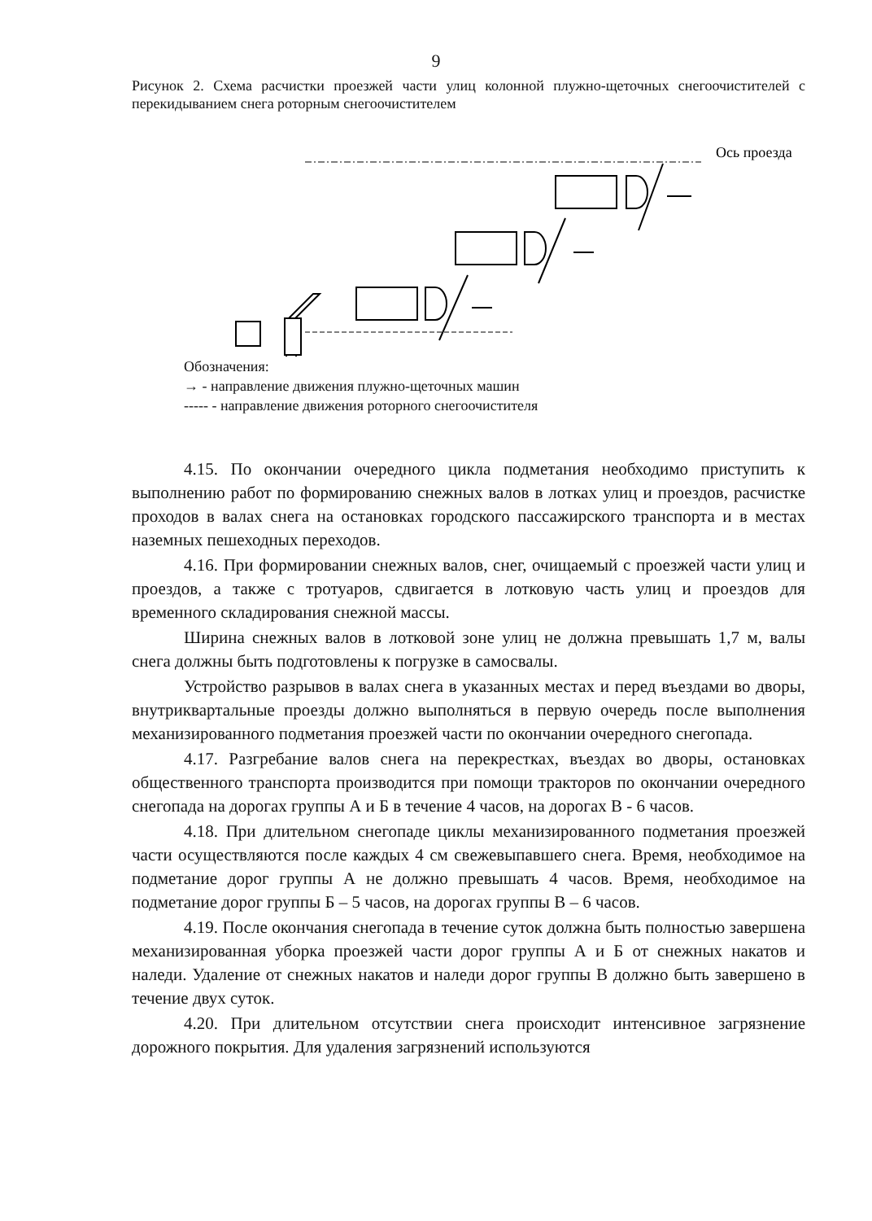9
Рисунок 2. Схема расчистки проезжей части улиц колонной плужно-щеточных снегоочистителей с перекидыванием снега роторным снегоочистителем
Ось проезда
Обозначения:
→ - направление движения плужно-щеточных машин
----- - направление движения роторного снегоочистителя
4.15. По окончании очередного цикла подметания необходимо приступить к выполнению работ по формированию снежных валов в лотках улиц и проездов, расчистке проходов в валах снега на остановках городского пассажирского транспорта и в местах наземных пешеходных переходов.
4.16. При формировании снежных валов, снег, очищаемый с проезжей части улиц и проездов, а также с тротуаров, сдвигается в лотковую часть улиц и проездов для временного складирования снежной массы.
Ширина снежных валов в лотковой зоне улиц не должна превышать 1,7 м, валы снега должны быть подготовлены к погрузке в самосвалы.
Устройство разрывов в валах снега в указанных местах и перед въездами во дворы, внутриквартальные проезды должно выполняться в первую очередь после выполнения механизированного подметания проезжей части по окончании очередного снегопада.
4.17. Разгребание валов снега на перекрестках, въездах во дворы, остановках общественного транспорта производится при помощи тракторов по окончании очередного снегопада на дорогах группы А и Б в течение 4 часов, на дорогах В - 6 часов.
4.18. При длительном снегопаде циклы механизированного подметания проезжей части осуществляются после каждых 4 см свежевыпавшего снега. Время, необходимое на подметание дорог группы А не должно превышать 4 часов. Время, необходимое на подметание дорог группы Б – 5 часов, на дорогах группы В – 6 часов.
4.19. После окончания снегопада в течение суток должна быть полностью завершена механизированная уборка проезжей части дорог группы А и Б от снежных накатов и наледи. Удаление от снежных накатов и наледи дорог группы В должно быть завершено в течение двух суток.
4.20. При длительном отсутствии снега происходит интенсивное загрязнение дорожного покрытия. Для удаления загрязнений используются